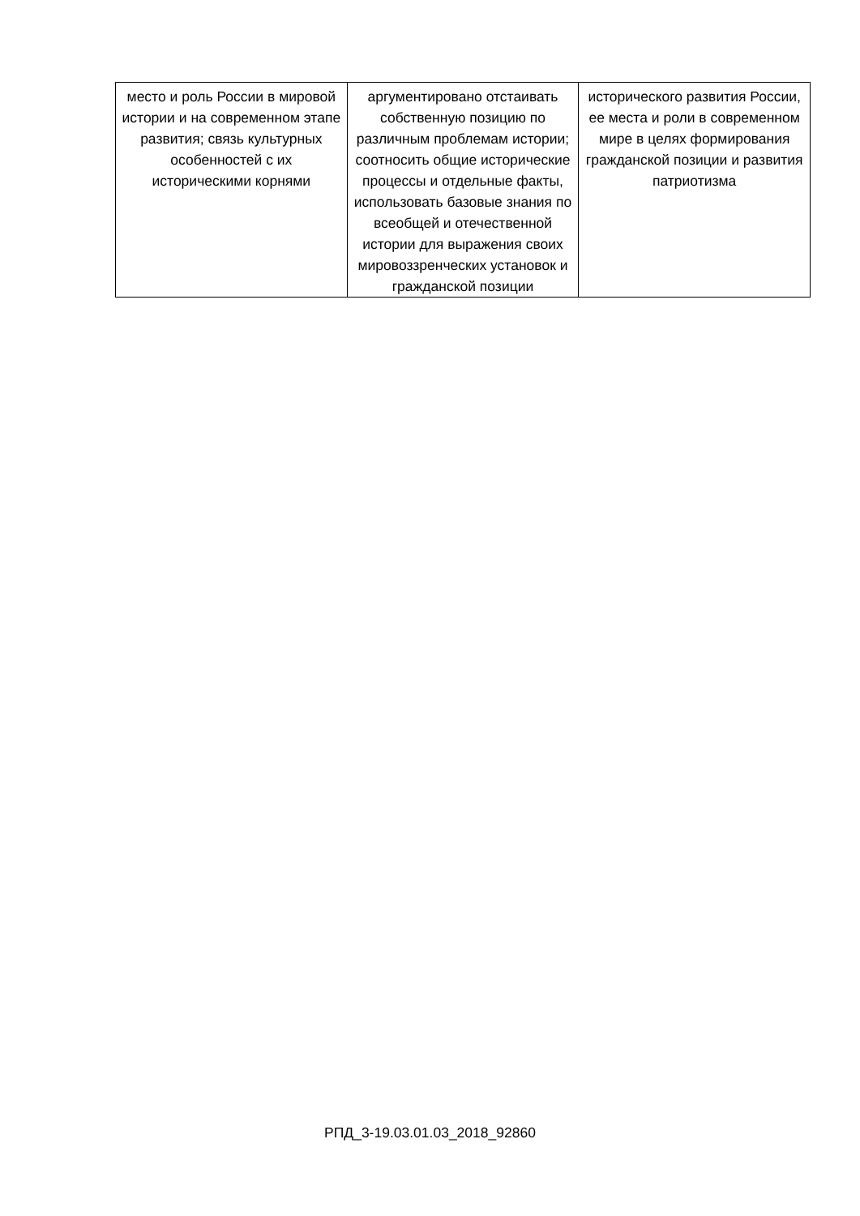| место и роль России в мировой истории и на современном этапе развития; связь культурных особенностей с их историческими корнями | аргументировано отстаивать собственную позицию по различным проблемам истории; соотносить общие исторические процессы и отдельные факты, использовать базовые знания по всеобщей и отечественной истории для выражения своих мировоззренческих установок и гражданской позиции | исторического развития России, ее места и роли в современном мире в целях формирования гражданской позиции и развития патриотизма |
РПД_3-19.03.01.03_2018_92860